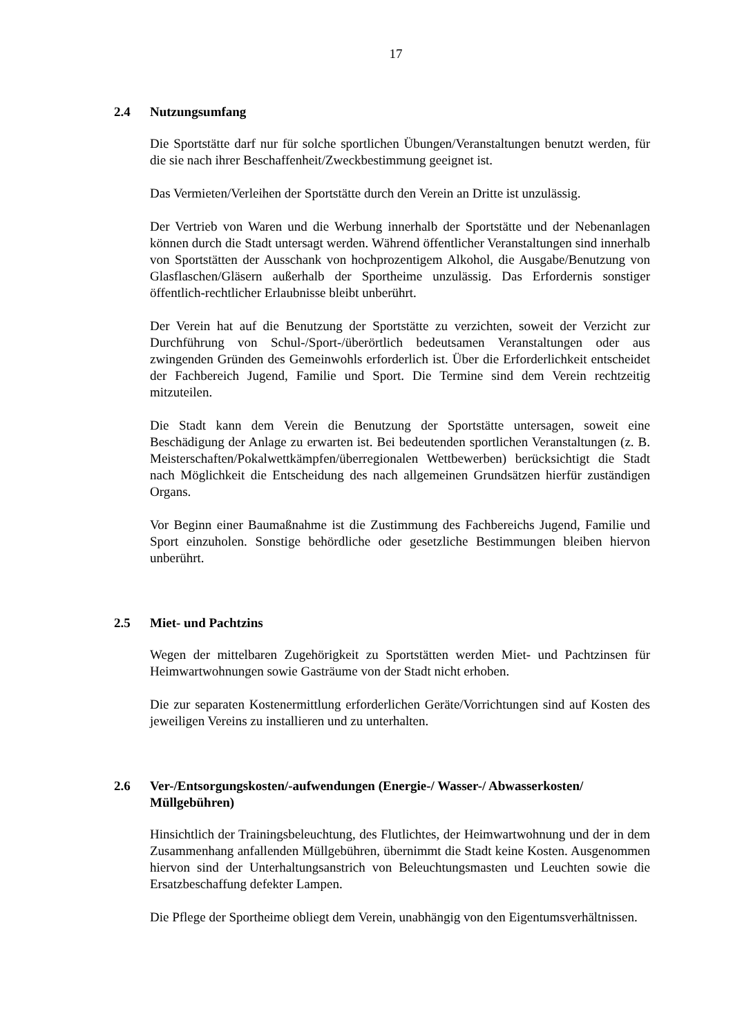17
2.4 Nutzungsumfang
Die Sportstätte darf nur für solche sportlichen Übungen/Veranstaltungen benutzt werden, für die sie nach ihrer Beschaffenheit/Zweckbestimmung geeignet ist.
Das Vermieten/Verleihen der Sportstätte durch den Verein an Dritte ist unzulässig.
Der Vertrieb von Waren und die Werbung innerhalb der Sportstätte und der Neben­anlagen können durch die Stadt untersagt werden. Während öffentlicher Veranstal­tungen sind innerhalb von Sportstätten der Ausschank von hochprozentigem Alko­hol, die Ausgabe/Benutzung von Glasflaschen/Gläsern außerhalb der Sportheime unzulässig. Das Erfordernis sonstiger öffentlich-rechtlicher Erlaubnisse bleibt un­berührt.
Der Verein hat auf die Benutzung der Sportstätte zu verzichten, soweit der Verzicht zur Durchführung von Schul-/Sport-/überörtlich bedeutsamen Veranstaltungen oder aus zwingenden Gründen des Gemeinwohls erforderlich ist. Über die Erforderlich­keit entscheidet der Fachbereich Jugend, Familie und Sport. Die Termine sind dem Verein rechtzeitig mitzuteilen.
Die Stadt kann dem Verein die Benutzung der Sportstätte untersagen, soweit eine Beschädigung der Anlage zu erwarten ist. Bei bedeutenden sportlichen Veranstal­tungen (z. B. Meisterschaften/Pokalwettkämpfen/überregionalen Wettbewerben) berücksichtigt die Stadt nach Möglichkeit die Entscheidung des nach allgemeinen Grundsätzen hierfür zuständigen Organs.
Vor Beginn einer Baumaßnahme ist die Zustimmung des Fachbereichs Jugend, Familie und Sport einzuholen. Sonstige behördliche oder gesetzliche Bestimmun­gen bleiben hiervon unberührt.
2.5 Miet- und Pachtzins
Wegen der mittelbaren Zugehörigkeit zu Sportstätten werden Miet- und Pachtzin­sen für Heimwartwohnungen sowie Gasträume von der Stadt nicht erhoben.
Die zur separaten Kostenermittlung erforderlichen Geräte/Vorrichtungen sind auf Kosten des jeweiligen Vereins zu installieren und zu unterhalten.
2.6 Ver-/Entsorgungskosten/-aufwendungen (Energie-/ Wasser-/ Abwasserkosten/ Müllgebühren)
Hinsichtlich der Trainingsbeleuchtung, des Flutlichtes, der Heimwartwohnung und der in dem Zusammenhang anfallenden Müllgebühren, übernimmt die Stadt keine Kosten. Ausgenommen hiervon sind der Unterhaltungsanstrich von Beleuchtungs­masten und Leuchten sowie die Ersatzbeschaffung defekter Lampen.
Die Pflege der Sportheime obliegt dem Verein, unabhängig von den Eigentumsver­hältnissen.